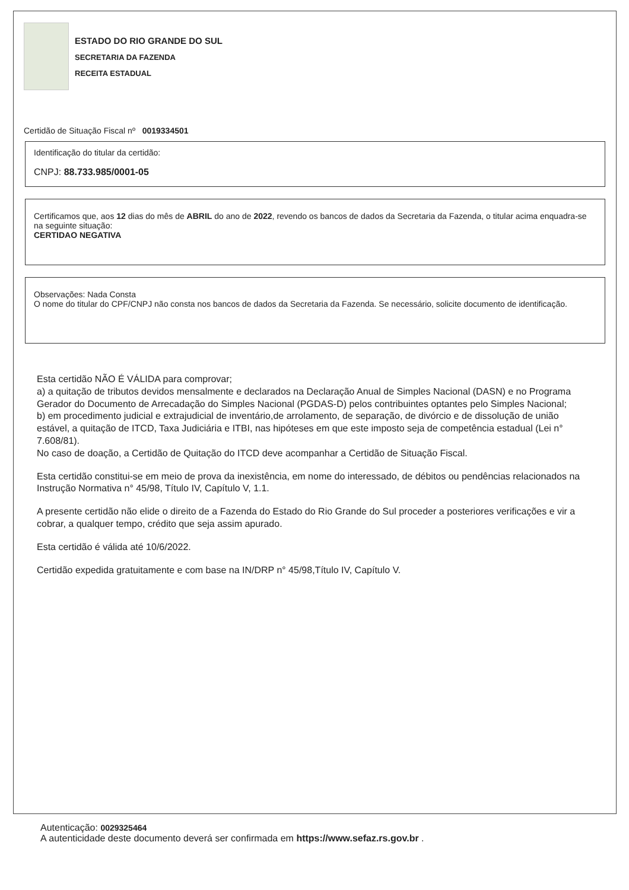ESTADO DO RIO GRANDE DO SUL
SECRETARIA DA FAZENDA
RECEITA ESTADUAL
Certidão de Situação Fiscal nº 0019334501
Identificação do titular da certidão:
CNPJ: 88.733.985/0001-05
Certificamos que, aos 12 dias do mês de ABRIL do ano de 2022, revendo os bancos de dados da Secretaria da Fazenda, o titular acima enquadra-se na seguinte situação:
CERTIDAO NEGATIVA
Observações: Nada Consta
O nome do titular do CPF/CNPJ não consta nos bancos de dados da Secretaria da Fazenda. Se necessário, solicite documento de identificação.
Esta certidão NÃO É VÁLIDA para comprovar;
a) a quitação de tributos devidos mensalmente e declarados na Declaração Anual de Simples Nacional (DASN) e no Programa Gerador do Documento de Arrecadação do Simples Nacional (PGDAS-D) pelos contribuintes optantes pelo Simples Nacional;
b) em procedimento judicial e extrajudicial de inventário,de arrolamento, de separação, de divórcio e de dissolução de união estável, a quitação de ITCD, Taxa Judiciária e ITBI, nas hipóteses em que este imposto seja de competência estadual (Lei n° 7.608/81).
No caso de doação, a Certidão de Quitação do ITCD deve acompanhar a Certidão de Situação Fiscal.
Esta certidão constitui-se em meio de prova da inexistência, em nome do interessado, de débitos ou pendências relacionados na Instrução Normativa n° 45/98, Título IV, Capítulo V, 1.1.
A presente certidão não elide o direito de a Fazenda do Estado do Rio Grande do Sul proceder a posteriores verificações e vir a cobrar, a qualquer tempo, crédito que seja assim apurado.
Esta certidão é válida até 10/6/2022.
Certidão expedida gratuitamente e com base na IN/DRP n° 45/98,Título IV, Capítulo V.
Autenticação: 0029325464
A autenticidade deste documento deverá ser confirmada em https://www.sefaz.rs.gov.br .